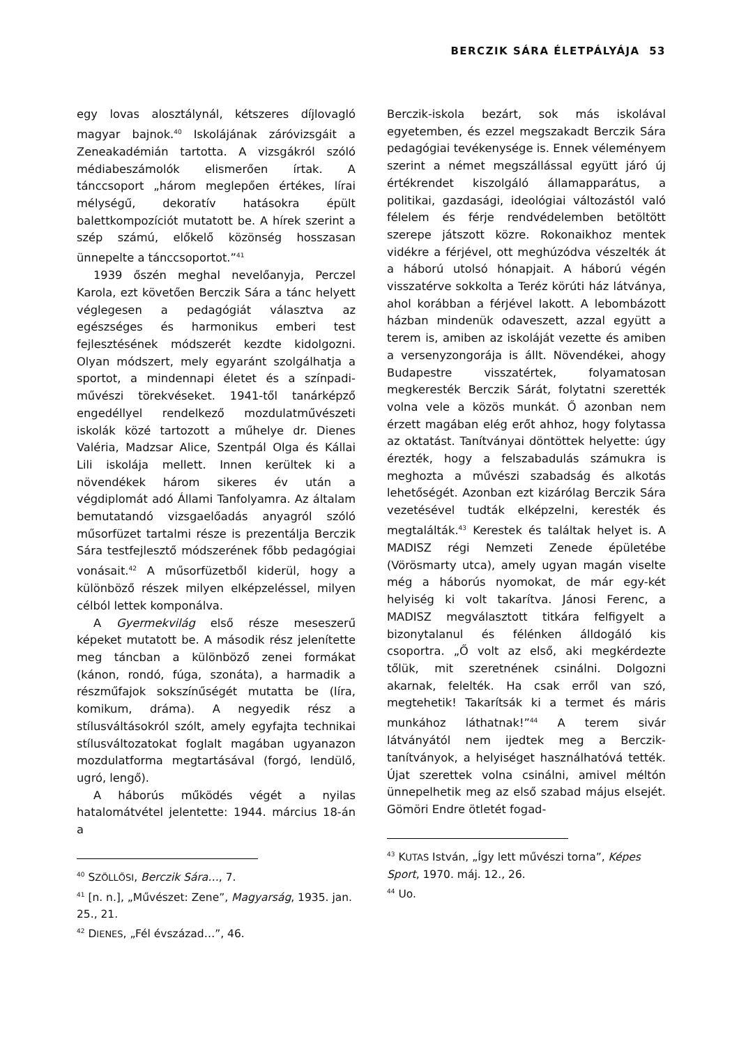BERCZIK SÁRA ÉLETPÁLYÁJA 53
egy lovas alosztálynál, kétszeres díjlovagló magyar bajnok.<sup>40</sup> Iskolájának záróvizsgáit a Zeneakadémián tartotta. A vizsgákról szóló médiabeszámolók elismerően írtak. A tánccsoport „három meglepően értékes, lírai mélységű, dekoratív hatásokra épült balettkompozíciót mutatott be. A hírek szerint a szép számú, előkelő közönség hosszasan ünnepelte a tánccsoportot.”<sup>41</sup>
1939 őszén meghal nevelőanyja, Perczel Karola, ezt követően Berczik Sára a tánc helyett véglegesen a pedagógiát választva az egészséges és harmonikus emberi test fejlesztésének módszerét kezdte kidolgozni. Olyan módszert, mely egyaránt szolgálhatja a sportot, a mindennapi életet és a színpadi-művészi törekvéseket. 1941-től tanárképző engedéllyel rendelkező mozdulatművészeti iskolák közé tartozott a műhelye dr. Dienes Valéria, Madzsar Alice, Szentpál Olga és Kállai Lili iskolája mellett. Innen kerültek ki a növendékek három sikeres év után a végdiplomát adó Állami Tanfolyamra. Az általam bemutatandó vizsgaelőadás anyagról szóló műsorfüzet tartalmi része is prezentálja Berczik Sára testfejlesztő módszerének főbb pedagógiai vonásait.<sup>42</sup> A műsorfüzetből kiderül, hogy a különböző részek milyen elképzeléssel, milyen célból lettek komponálva.
A Gyermekvilág első része meseszerű képeket mutatott be. A második rész jelenítette meg táncban a különböző zenei formákat (kánon, rondó, fúga, szonáta), a harmadik a részműfajok sokszínűségét mutatta be (líra, komikum, dráma). A negyedik rész a stílusváltásokról szólt, amely egyfajta technikai stílusváltozatokat foglalt magában ugyanazon mozdulatforma megtartásával (forgó, lendülő, ugró, lengő).
A háborús működés végét a nyilas hatalomátvétel jelentette: 1944. március 18-án a
<sup>40</sup> SZÖLLŐSI, Berczik Sára…, 7.
<sup>41</sup> [n. n.], „Művészet: Zene”, Magyarság, 1935. jan. 25., 21.
<sup>42</sup> DIENES, „Fél évszázad…”, 46.
Berczik-iskola bezárt, sok más iskolával egyetemben, és ezzel megszakadt Berczik Sára pedagógiai tevékenysége is. Ennek véleményem szerint a német megszállással együtt járó új értékrendet kiszolgáló államapparátus, a politikai, gazdasági, ideológiai változástól való félelem és férje rendvédelemben betöltött szerepe játszott közre. Rokonaikhoz mentek vidékre a férjével, ott meghúzódva vészelték át a háború utolsó hónapjait. A háború végén visszatérve sokkolta a Teréz körúti ház látványa, ahol korábban a férjével lakott. A lebombázott házban mindenük odaveszett, azzal együtt a terem is, amiben az iskoláját vezette és amiben a versenyzongorája is állt. Növendékei, ahogy Budapestre visszatértek, folyamatosan megkeresték Berczik Sárát, folytatni szerették volna vele a közös munkát. Ő azonban nem érzett magában elég erőt ahhoz, hogy folytassa az oktatást. Tanítványai döntöttek helyette: úgy érezték, hogy a felszabadulás számukra is meghozta a művészi szabadság és alkotás lehetőségét. Azonban ezt kizárólag Berczik Sára vezetésével tudták elképzelni, keresték és megtalálták.<sup>43</sup> Kerestek és találtak helyet is. A MADISZ régi Nemzeti Zenede épületébe (Vörösmarty utca), amely ugyan magán viselte még a háborús nyomokat, de már egy-két helyiség ki volt takarítva. Jánosi Ferenc, a MADISZ megválasztott titkára felfigyelt a bizonytalanul és félénken álldogáló kis csoportra. „Ő volt az első, aki megkérdezte tőlük, mit szeretnének csinálni. Dolgozni akarnak, felelték. Ha csak erről van szó, megtehetik! Takarítsák ki a termet és máris munkához láthatnak!”<sup>44</sup> A terem sivár látványától nem ijedtek meg a Berczik-tanítványok, a helyiséget használhatóvá tették. Újat szerettek volna csinálni, amivel méltón ünnepelhetik meg az első szabad május elsejét. Gömöri Endre ötletét fogad-
<sup>43</sup> KUTAS István, „Így lett művészi torna”, Képes Sport, 1970. máj. 12., 26.
<sup>44</sup> Uo.